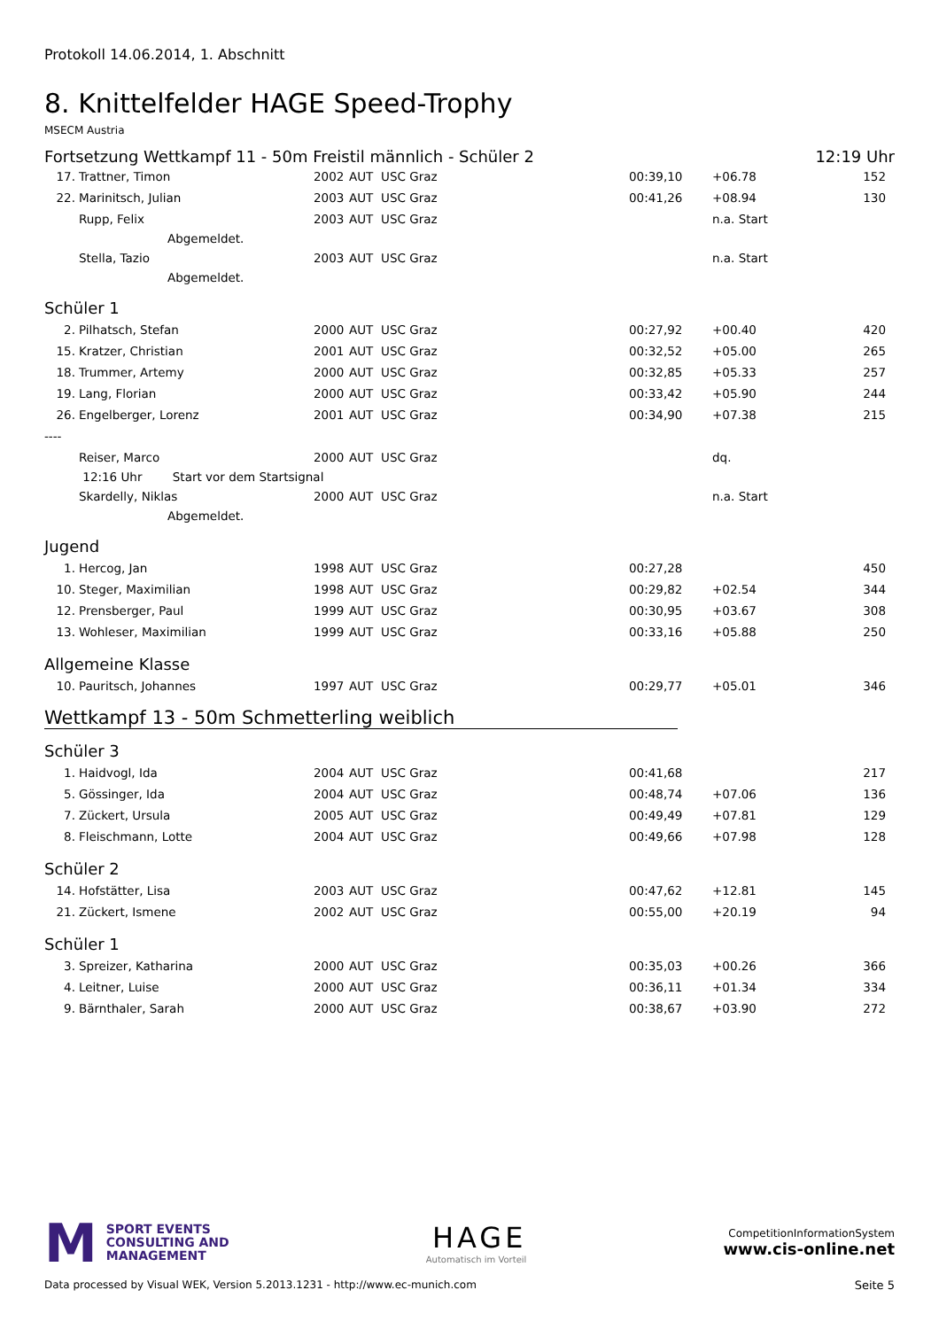Protokoll 14.06.2014, 1. Abschnitt
8. Knittelfelder HAGE Speed-Trophy
MSECM Austria
Fortsetzung Wettkampf 11 - 50m Freistil männlich - Schüler 2 12:19 Uhr
| 17. | Trattner, Timon | 2002 | AUT | USC Graz | 00:39,10 | +06.78 | 152 |
| 22. | Marinitsch, Julian | 2003 | AUT | USC Graz | 00:41,26 | +08.94 | 130 |
| | Rupp, Felix | 2003 | AUT | USC Graz | | n.a. Start | |
| | Abgemeldet. | | | | | | |
| | Stella, Tazio | 2003 | AUT | USC Graz | | n.a. Start | |
| | Abgemeldet. | | | | | | |
Schüler 1
| 2. | Pilhatsch, Stefan | 2000 | AUT | USC Graz | 00:27,92 | +00.40 | 420 |
| 15. | Kratzer, Christian | 2001 | AUT | USC Graz | 00:32,52 | +05.00 | 265 |
| 18. | Trummer, Artemy | 2000 | AUT | USC Graz | 00:32,85 | +05.33 | 257 |
| 19. | Lang, Florian | 2000 | AUT | USC Graz | 00:33,42 | +05.90 | 244 |
| 26. | Engelberger, Lorenz | 2001 | AUT | USC Graz | 00:34,90 | +07.38 | 215 |
| ---- | | | | | | | |
| | Reiser, Marco | 2000 | AUT | USC Graz | | dq. | |
| | 12:16 Uhr Start vor dem Startsignal | | | | | | |
| | Skardelly, Niklas | 2000 | AUT | USC Graz | | n.a. Start | |
| | Abgemeldet. | | | | | | |
Jugend
| 1. | Hercog, Jan | 1998 | AUT | USC Graz | 00:27,28 | | 450 |
| 10. | Steger, Maximilian | 1998 | AUT | USC Graz | 00:29,82 | +02.54 | 344 |
| 12. | Prensberger, Paul | 1999 | AUT | USC Graz | 00:30,95 | +03.67 | 308 |
| 13. | Wohleser, Maximilian | 1999 | AUT | USC Graz | 00:33,16 | +05.88 | 250 |
Allgemeine Klasse
| 10. | Pauritsch, Johannes | 1997 | AUT | USC Graz | 00:29,77 | +05.01 | 346 |
Wettkampf 13 - 50m Schmetterling weiblich
Schüler 3
| 1. | Haidvogl, Ida | 2004 | AUT | USC Graz | 00:41,68 | | 217 |
| 5. | Gössinger, Ida | 2004 | AUT | USC Graz | 00:48,74 | +07.06 | 136 |
| 7. | Zückert, Ursula | 2005 | AUT | USC Graz | 00:49,49 | +07.81 | 129 |
| 8. | Fleischmann, Lotte | 2004 | AUT | USC Graz | 00:49,66 | +07.98 | 128 |
Schüler 2
| 14. | Hofstätter, Lisa | 2003 | AUT | USC Graz | 00:47,62 | +12.81 | 145 |
| 21. | Zückert, Ismene | 2002 | AUT | USC Graz | 00:55,00 | +20.19 | 94 |
Schüler 1
| 3. | Spreizer, Katharina | 2000 | AUT | USC Graz | 00:35,03 | +00.26 | 366 |
| 4. | Leitner, Luise | 2000 | AUT | USC Graz | 00:36,11 | +01.34 | 334 |
| 9. | Bärnthaler, Sarah | 2000 | AUT | USC Graz | 00:38,67 | +03.90 | 272 |
M SPORT EVENTS
CONSULTING AND
MANAGEMENT
HAGE
Automatisch im Vorteil
CompetitionInformationSystem
www.cis-online.net
Data processed by Visual WEK, Version 5.2013.1231 - http://www.ec-munich.com Seite 5